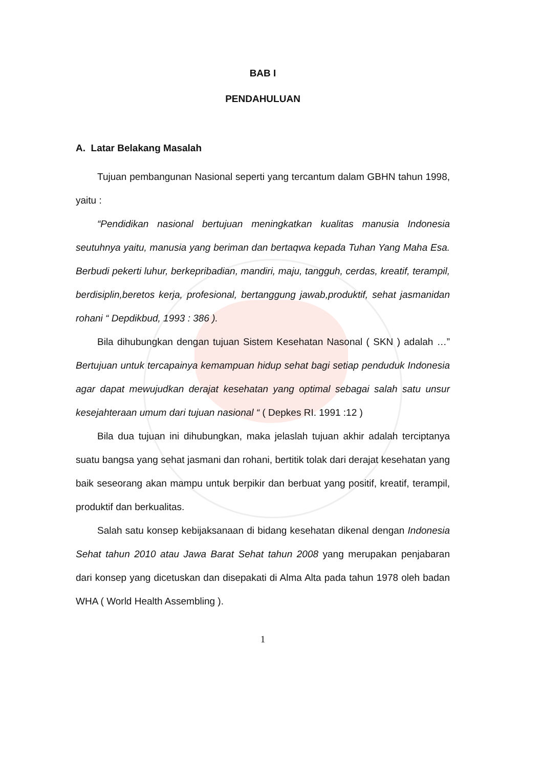BAB I
PENDAHULUAN
A. Latar Belakang Masalah
Tujuan pembangunan Nasional seperti yang tercantum dalam GBHN tahun 1998, yaitu :
“Pendidikan nasional bertujuan meningkatkan kualitas manusia Indonesia seutuhnya yaitu, manusia yang beriman dan bertaqwa kepada Tuhan Yang Maha Esa. Berbudi pekerti luhur, berkepribadian, mandiri, maju, tangguh, cerdas, kreatif, terampil, berdisiplin,beretos kerja, profesional, bertanggung jawab,produktif, sehat jasmanidan rohani “ Depdikbud, 1993 : 386 ).
Bila dihubungkan dengan tujuan Sistem Kesehatan Nasonal ( SKN ) adalah …” Bertujuan untuk tercapainya kemampuan hidup sehat bagi setiap penduduk Indonesia agar dapat mewujudkan derajat kesehatan yang optimal sebagai salah satu unsur kesejahteraan umum dari tujuan nasional “ ( Depkes RI. 1991 :12 )
Bila dua tujuan ini dihubungkan, maka jelaslah tujuan akhir adalah terciptanya suatu bangsa yang sehat jasmani dan rohani, bertitik tolak dari derajat kesehatan yang baik seseorang akan mampu untuk berpikir dan berbuat yang positif, kreatif, terampil, produktif dan berkualitas.
Salah satu konsep kebijaksanaan di bidang kesehatan dikenal dengan Indonesia Sehat tahun 2010 atau Jawa Barat Sehat tahun 2008 yang merupakan penjabaran dari konsep yang dicetuskan dan disepakati di Alma Alta pada tahun 1978 oleh badan WHA ( World Health Assembling ).
1